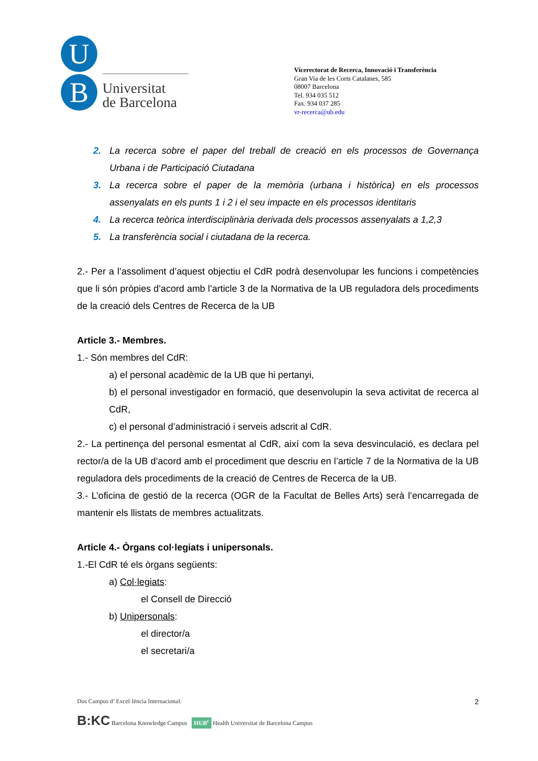U
B
Universitat
de Barcelona
Vicerectorat de Recerca, Innovació i Transferència
Gran Via de les Corts Catalanes, 585
08007 Barcelona
Tel. 934 035 512
Fax. 934 037 285
vr-recerca@ub.edu
2. La recerca sobre el paper del treball de creació en els processos de Governança Urbana i de Participació Ciutadana
3. La recerca sobre el paper de la memòria (urbana i històrica) en els processos assenyalats en els punts 1 i 2 i el seu impacte en els processos identitaris
4. La recerca teòrica interdisciplinària derivada dels processos assenyalats a 1,2,3
5. La transferència social i ciutadana de la recerca.
2.- Per a l’assoliment d’aquest objectiu el CdR podrà desenvolupar les funcions i competències que li són pròpies d’acord amb l’article 3 de la Normativa de la UB reguladora dels procediments de la creació dels Centres de Recerca de la UB
Article 3.- Membres.
1.- Són membres del CdR:
a) el personal acadèmic de la UB que hi pertanyi,
b) el personal investigador en formació, que desenvolupin la seva activitat de recerca al CdR,
c) el personal d’administració i serveis adscrit al CdR.
2.- La pertinença del personal esmentat al CdR, així com la seva desvinculació, es declara pel rector/a de la UB d’acord amb el procediment que descriu en l’article 7 de la Normativa de la UB reguladora dels procediments de la creació de Centres de Recerca de la UB.
3.- L’oficina de gestió de la recerca (OGR de la Facultat de Belles Arts) serà l’encarregada de mantenir els llistats de membres actualitzats.
Article 4.- Òrgans col·legiats i unipersonals.
1.-El CdR té els òrgans següents:
a) Col·legiats:
el Consell de Direcció
b) Unipersonals:
el director/a
el secretari/a
Dos Campus d’ Excel·lència Internacional:
B:KC Barcelona Knowledge Campus HUB<sup>c</sup> Health Universitat de Barcelona Campus
2